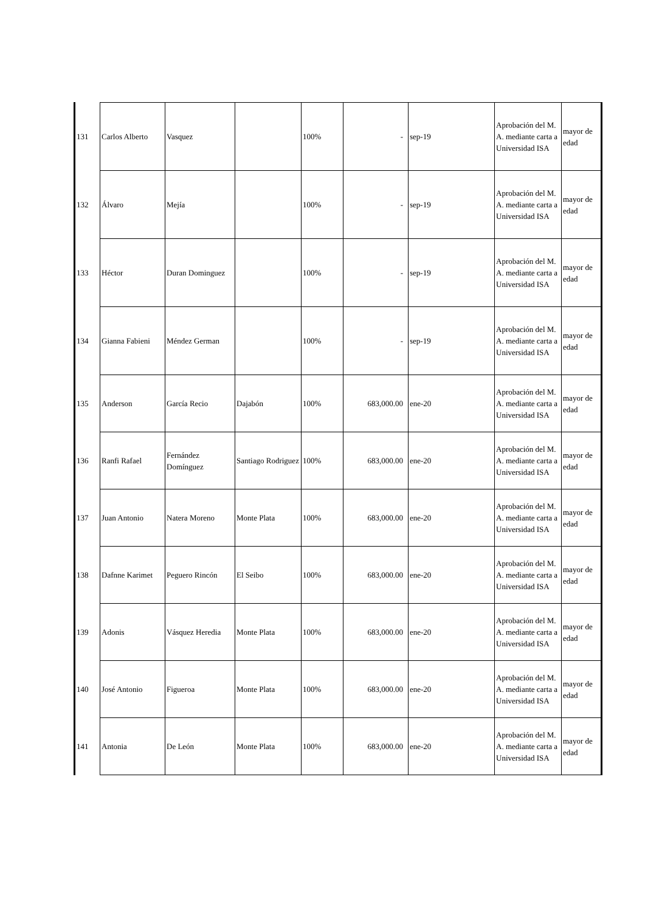| 131 | Carlos Alberto | Vasquez | | 100% | - | sep-19 | Aprobación del M. A. mediante carta a Universidad ISA | mayor de edad |
| 132 | Álvaro | Mejía | | 100% | - | sep-19 | Aprobación del M. A. mediante carta a Universidad ISA | mayor de edad |
| 133 | Héctor | Duran Dominguez | | 100% | - | sep-19 | Aprobación del M. A. mediante carta a Universidad ISA | mayor de edad |
| 134 | Gianna Fabieni | Méndez German | | 100% | - | sep-19 | Aprobación del M. A. mediante carta a Universidad ISA | mayor de edad |
| 135 | Anderson | García Recio | Dajabón | 100% | 683,000.00 | ene-20 | Aprobación del M. A. mediante carta a Universidad ISA | mayor de edad |
| 136 | Ranfi Rafael | Fernández Domínguez | Santiago Rodriguez | 100% | 683,000.00 | ene-20 | Aprobación del M. A. mediante carta a Universidad ISA | mayor de edad |
| 137 | Juan Antonio | Natera Moreno | Monte Plata | 100% | 683,000.00 | ene-20 | Aprobación del M. A. mediante carta a Universidad ISA | mayor de edad |
| 138 | Dafnne Karimet | Peguero Rincón | El Seibo | 100% | 683,000.00 | ene-20 | Aprobación del M. A. mediante carta a Universidad ISA | mayor de edad |
| 139 | Adonis | Vásquez Heredia | Monte Plata | 100% | 683,000.00 | ene-20 | Aprobación del M. A. mediante carta a Universidad ISA | mayor de edad |
| 140 | José Antonio | Figueroa | Monte Plata | 100% | 683,000.00 | ene-20 | Aprobación del M. A. mediante carta a Universidad ISA | mayor de edad |
| 141 | Antonia | De León | Monte Plata | 100% | 683,000.00 | ene-20 | Aprobación del M. A. mediante carta a Universidad ISA | mayor de edad |